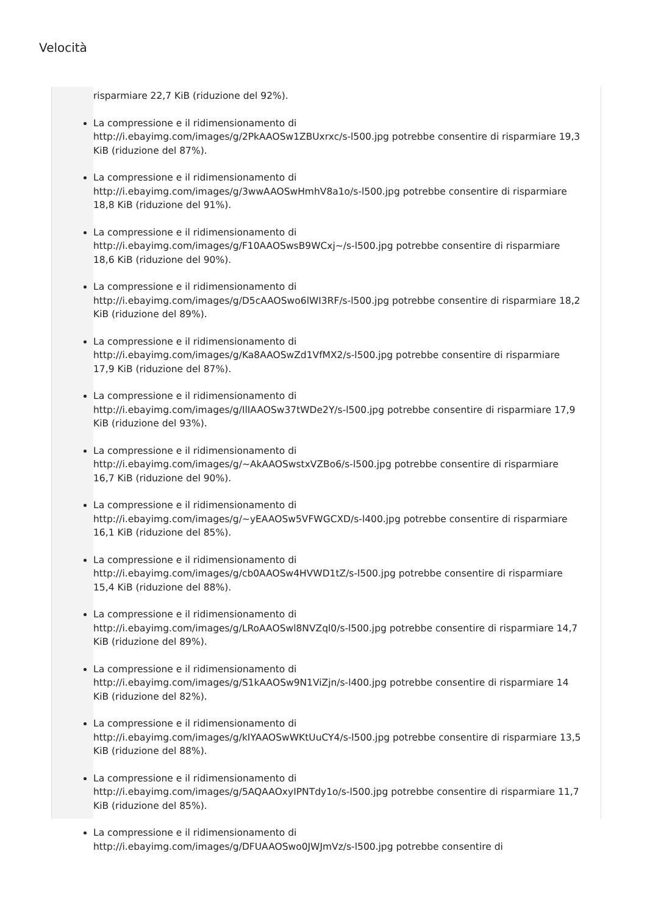Velocità
risparmiare 22,7 KiB (riduzione del 92%).
La compressione e il ridimensionamento di
http://i.ebayimg.com/images/g/2PkAAOSw1ZBUxrxc/s-l500.jpg potrebbe consentire di risparmiare 19,3 KiB (riduzione del 87%).
La compressione e il ridimensionamento di
http://i.ebayimg.com/images/g/3wwAAOSwHmhV8a1o/s-l500.jpg potrebbe consentire di risparmiare 18,8 KiB (riduzione del 91%).
La compressione e il ridimensionamento di
http://i.ebayimg.com/images/g/F10AAOSwsB9WCxj~/s-l500.jpg potrebbe consentire di risparmiare 18,6 KiB (riduzione del 90%).
La compressione e il ridimensionamento di
http://i.ebayimg.com/images/g/D5cAAOSwo6lWI3RF/s-l500.jpg potrebbe consentire di risparmiare 18,2 KiB (riduzione del 89%).
La compressione e il ridimensionamento di
http://i.ebayimg.com/images/g/Ka8AAOSwZd1VfMX2/s-l500.jpg potrebbe consentire di risparmiare 17,9 KiB (riduzione del 87%).
La compressione e il ridimensionamento di
http://i.ebayimg.com/images/g/IlIAAOSw37tWDe2Y/s-l500.jpg potrebbe consentire di risparmiare 17,9 KiB (riduzione del 93%).
La compressione e il ridimensionamento di
http://i.ebayimg.com/images/g/~AkAAOSwstxVZBo6/s-l500.jpg potrebbe consentire di risparmiare 16,7 KiB (riduzione del 90%).
La compressione e il ridimensionamento di
http://i.ebayimg.com/images/g/~yEAAOSw5VFWGCXD/s-l400.jpg potrebbe consentire di risparmiare 16,1 KiB (riduzione del 85%).
La compressione e il ridimensionamento di
http://i.ebayimg.com/images/g/cb0AAOSw4HVWD1tZ/s-l500.jpg potrebbe consentire di risparmiare 15,4 KiB (riduzione del 88%).
La compressione e il ridimensionamento di
http://i.ebayimg.com/images/g/LRoAAOSwl8NVZql0/s-l500.jpg potrebbe consentire di risparmiare 14,7 KiB (riduzione del 89%).
La compressione e il ridimensionamento di
http://i.ebayimg.com/images/g/S1kAAOSw9N1ViZjn/s-l400.jpg potrebbe consentire di risparmiare 14 KiB (riduzione del 82%).
La compressione e il ridimensionamento di
http://i.ebayimg.com/images/g/kIYAAOSwWKtUuCY4/s-l500.jpg potrebbe consentire di risparmiare 13,5 KiB (riduzione del 88%).
La compressione e il ridimensionamento di
http://i.ebayimg.com/images/g/5AQAAOxyIPNTdy1o/s-l500.jpg potrebbe consentire di risparmiare 11,7 KiB (riduzione del 85%).
La compressione e il ridimensionamento di
http://i.ebayimg.com/images/g/DFUAAOSwo0JWJmVz/s-l500.jpg potrebbe consentire di